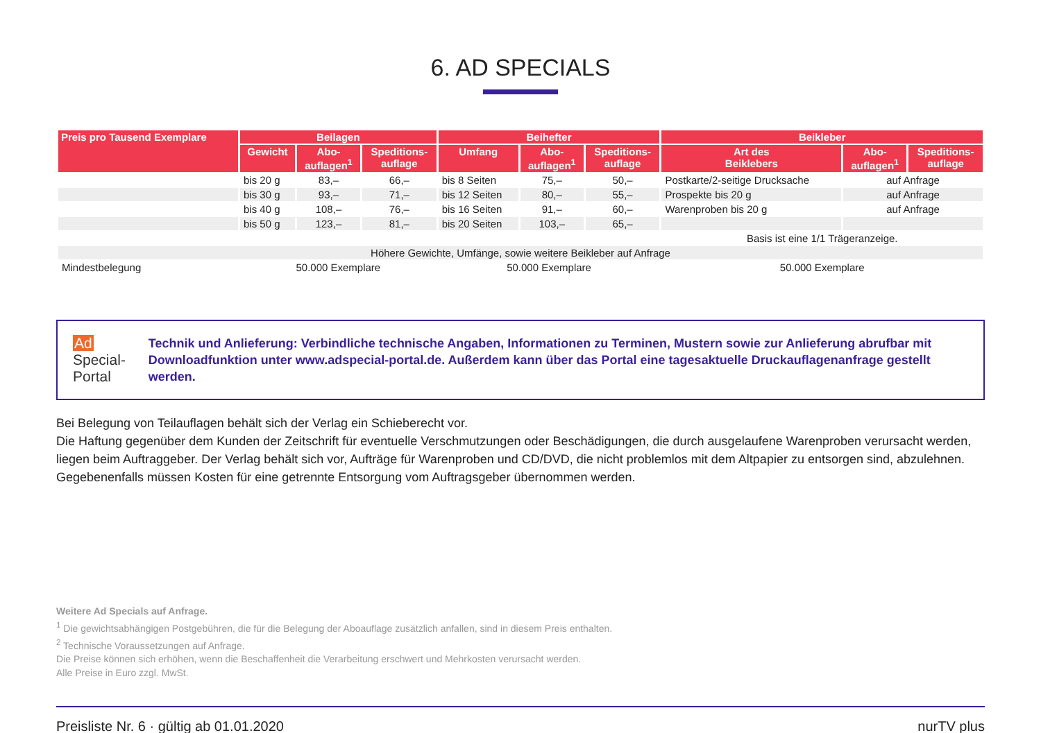6. AD SPECIALS
| Preis pro Tausend Exemplare | Beilagen | | | Beihefter | | | Beikleber | | |
| --- | --- | --- | --- | --- | --- | --- | --- | --- | --- |
| | Gewicht | Abo- auflagen<sup>1</sup> | Speditions- auflage | Umfang | Abo- auflagen<sup>1</sup> | Speditions- auflage | Art des Beiklebers | Abo- auflagen<sup>1</sup> | Speditions- auflage |
| | bis 20 g | 83,– | 66,– | bis 8 Seiten | 75,– | 50,– | Postkarte/2-seitige Drucksache | auf Anfrage | |
| | bis 30 g | 93,– | 71,– | bis 12 Seiten | 80,– | 55,– | Prospekte bis 20 g | auf Anfrage | |
| | bis 40 g | 108,– | 76,– | bis 16 Seiten | 91,– | 60,– | Warenproben bis 20 g | auf Anfrage | |
| | bis 50 g | 123,– | 81,– | bis 20 Seiten | 103,– | 65,– | | | |
| | | | | | | | Basis ist eine 1/1 Trägeranzeige. | | |
| Höhere Gewichte, Umfänge, sowie weitere Beikleber auf Anfrage | | | | | | | | | |
| Mindestbelegung | 50.000 Exemplare | | | 50.000 Exemplare | | | 50.000 Exemplare | | |
Ad Special-Portal
Technik und Anlieferung: Verbindliche technische Angaben, Informationen zu Terminen, Mustern sowie zur Anlieferung abrufbar mit Downloadfunktion unter www.adspecial-portal.de. Außerdem kann über das Portal eine tagesaktuelle Druck­auflagenanfrage gestellt werden.
Bei Belegung von Teilauflagen behält sich der Verlag ein Schieberecht vor.
Die Haftung gegenüber dem Kunden der Zeitschrift für eventuelle Verschmutzungen oder Beschädigungen, die durch ausgelaufene Warenproben verursacht werden, liegen beim Auftraggeber. Der Verlag behält sich vor, Aufträge für Warenproben und CD/DVD, die nicht problemlos mit dem Altpapier zu entsorgen sind, abzulehnen. Gegebenenfalls müssen Kosten für eine getrennte Entsorgung vom Auftragsgeber übernommen werden.
Weitere Ad Specials auf Anfrage.
<sup>1</sup> Die gewichtsabhängigen Postgebühren, die für die Belegung der Aboauflage zusätzlich anfallen, sind in diesem Preis enthalten.
<sup>2</sup> Technische Voraussetzungen auf Anfrage.
Die Preise können sich erhöhen, wenn die Beschaffenheit die Verarbeitung erschwert und Mehrkosten verursacht werden.
Alle Preise in Euro zzgl. MwSt.
Preisliste Nr. 6 · gültig ab 01.01.2020 nurTV plus